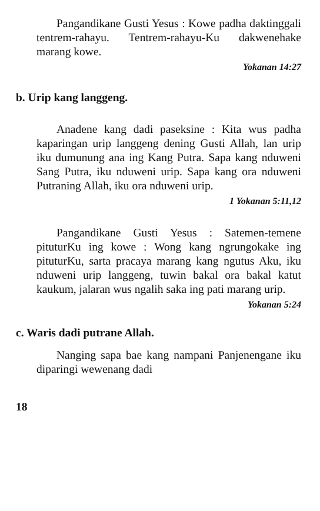Pangandikane Gusti Yesus : Kowe padha daktinggali tentrem-rahayu. Tentrem-rahayu-Ku dakwenehake marang kowe.
Yokanan 14:27
b. Urip kang langgeng.
Anadene kang dadi paseksine : Kita wus padha kaparingan urip langgeng dening Gusti Allah, lan urip iku dumunung ana ing Kang Putra. Sapa kang nduweni Sang Putra, iku nduweni urip. Sapa kang ora nduweni Putraning Allah, iku ora nduweni urip.
1 Yokanan 5:11,12
Pangandikane Gusti Yesus : Satemen-temene pituturKu ing kowe : Wong kang ngrungokake ing pituturKu, sarta pracaya marang kang ngutus Aku, iku nduweni urip langgeng, tuwin bakal ora bakal katut kaukum, jalaran wus ngalih saka ing pati marang urip.
Yokanan 5:24
c. Waris dadi putrane Allah.
Nanging sapa bae kang nampani Panjenengane iku diparingi wewenang dadi
18